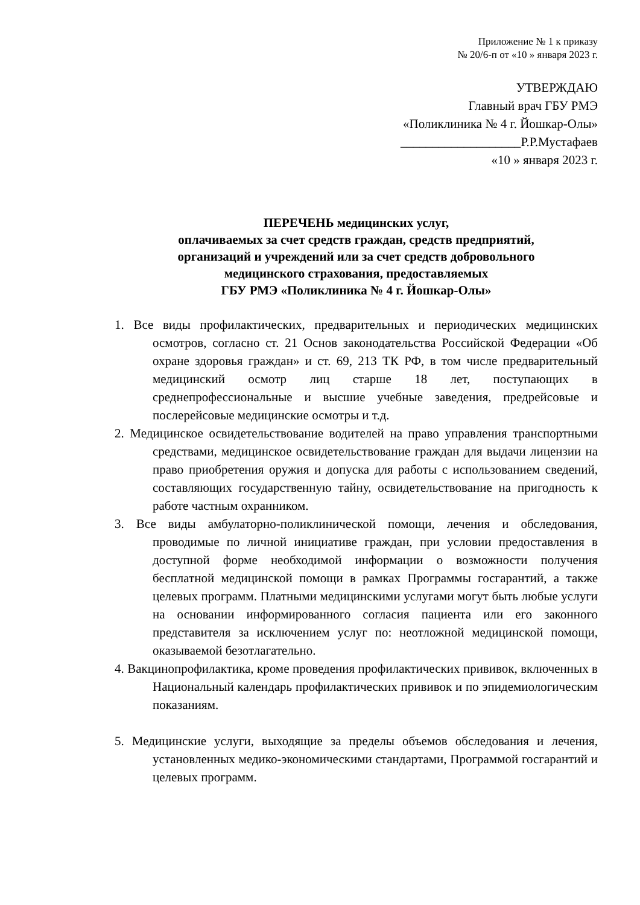Приложение № 1 к приказу
№ 20/6-п от «10 » января 2023 г.
УТВЕРЖДАЮ
Главный врач ГБУ РМЭ
«Поликлиника № 4 г. Йошкар-Олы»
___________________Р.Р.Мустафаев
«10 » января 2023 г.
ПЕРЕЧЕНЬ медицинских услуг,
оплачиваемых за счет средств граждан, средств предприятий,
организаций и учреждений или за счет средств добровольного
медицинского страхования, предоставляемых
ГБУ РМЭ «Поликлиника № 4 г. Йошкар-Олы»
1. Все виды профилактических, предварительных и периодических медицинских осмотров, согласно ст. 21 Основ законодательства Российской Федерации «Об охране здоровья граждан» и ст. 69, 213 ТК РФ, в том числе предварительный медицинский осмотр лиц старше 18 лет, поступающих в среднепрофессиональные и высшие учебные заведения, предрейсовые и послерейсовые медицинские осмотры и т.д.
2. Медицинское освидетельствование водителей на право управления транспортными средствами, медицинское освидетельствование граждан для выдачи лицензии на право приобретения оружия и допуска для работы с использованием сведений, составляющих государственную тайну, освидетельствование на пригодность к работе частным охранником.
3. Все виды амбулаторно-поликлинической помощи, лечения и обследования, проводимые по личной инициативе граждан, при условии предоставления в доступной форме необходимой информации о возможности получения бесплатной медицинской помощи в рамках Программы госгарантий, а также целевых программ. Платными медицинскими услугами могут быть любые услуги на основании информированного согласия пациента или его законного представителя за исключением услуг по: неотложной медицинской помощи, оказываемой безотлагательно.
4. Вакцинопрофилактика, кроме проведения профилактических прививок, включенных в Национальный календарь профилактических прививок и по эпидемиологическим показаниям.
5. Медицинские услуги, выходящие за пределы объемов обследования и лечения, установленных медико-экономическими стандартами, Программой госгарантий и целевых программ.